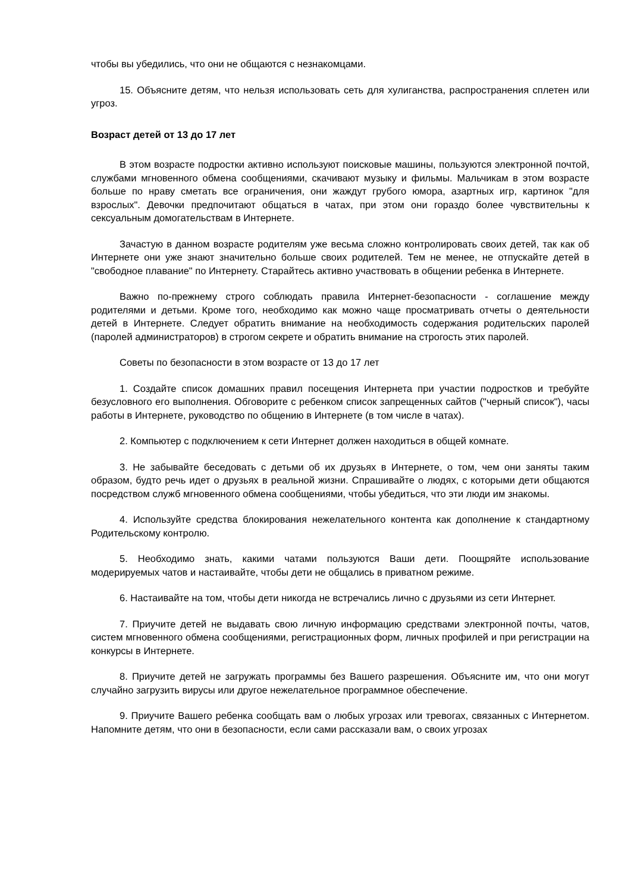чтобы вы убедились, что они не общаются с незнакомцами.
15. Объясните детям, что нельзя использовать сеть для хулиганства, распространения сплетен или угроз.
Возраст детей от 13 до 17 лет
В этом возрасте подростки активно используют поисковые машины, пользуются электронной почтой, службами мгновенного обмена сообщениями, скачивают музыку и фильмы. Мальчикам в этом возрасте больше по нраву сметать все ограничения, они жаждут грубого юмора, азартных игр, картинок "для взрослых". Девочки предпочитают общаться в чатах, при этом они гораздо более чувствительны к сексуальным домогательствам в Интернете.
Зачастую в данном возрасте родителям уже весьма сложно контролировать своих детей, так как об Интернете они уже знают значительно больше своих родителей. Тем не менее, не отпускайте детей в "свободное плавание" по Интернету. Старайтесь активно участвовать в общении ребенка в Интернете.
Важно по-прежнему строго соблюдать правила Интернет-безопасности - соглашение между родителями и детьми. Кроме того, необходимо как можно чаще просматривать отчеты о деятельности детей в Интернете. Следует обратить внимание на необходимость содержания родительских паролей (паролей администраторов) в строгом секрете и обратить внимание на строгость этих паролей.
Советы по безопасности в этом возрасте от 13 до 17 лет
1. Создайте список домашних правил посещения Интернета при участии подростков и требуйте безусловного его выполнения. Обговорите с ребенком список запрещенных сайтов ("черный список"), часы работы в Интернете, руководство по общению в Интернете (в том числе в чатах).
2. Компьютер с подключением к сети Интернет должен находиться в общей комнате.
3. Не забывайте беседовать с детьми об их друзьях в Интернете, о том, чем они заняты таким образом, будто речь идет о друзьях в реальной жизни. Спрашивайте о людях, с которыми дети общаются посредством служб мгновенного обмена сообщениями, чтобы убедиться, что эти люди им знакомы.
4. Используйте средства блокирования нежелательного контента как дополнение к стандартному Родительскому контролю.
5. Необходимо знать, какими чатами пользуются Ваши дети. Поощряйте использование модерируемых чатов и настаивайте, чтобы дети не общались в приватном режиме.
6. Настаивайте на том, чтобы дети никогда не встречались лично с друзьями из сети Интернет.
7. Приучите детей не выдавать свою личную информацию средствами электронной почты, чатов, систем мгновенного обмена сообщениями, регистрационных форм, личных профилей и при регистрации на конкурсы в Интернете.
8. Приучите детей не загружать программы без Вашего разрешения. Объясните им, что они могут случайно загрузить вирусы или другое нежелательное программное обеспечение.
9. Приучите Вашего ребенка сообщать вам о любых угрозах или тревогах, связанных с Интернетом. Напомните детям, что они в безопасности, если сами рассказали вам, о своих угрозах